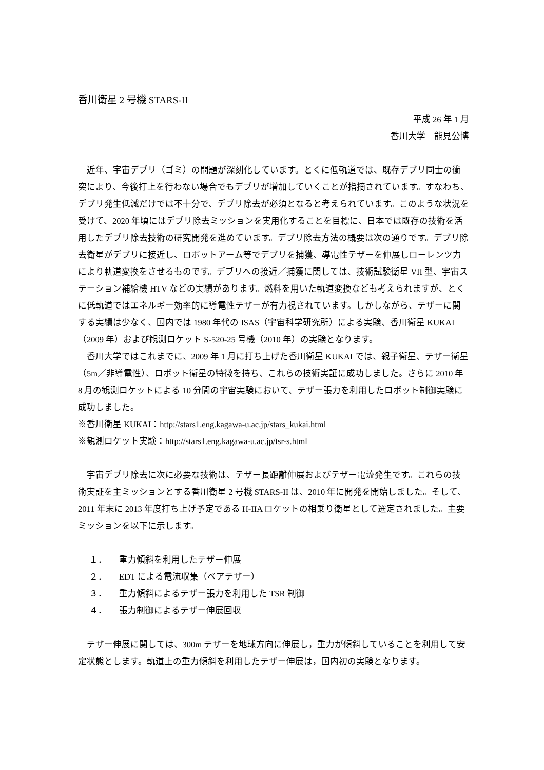香川衛星 2 号機 STARS-II
平成 26 年 1 月
香川大学　能見公博
近年、宇宙デブリ（ゴミ）の問題が深刻化しています。とくに低軌道では、既存デブリ同士の衝突により、今後打上を行わない場合でもデブリが増加していくことが指摘されています。すなわち、デブリ発生低減だけでは不十分で、デブリ除去が必須となると考えられています。このような状況を受けて、2020 年頃にはデブリ除去ミッションを実用化することを目標に、日本では既存の技術を活用したデブリ除去技術の研究開発を進めています。デブリ除去方法の概要は次の通りです。デブリ除去衛星がデブリに接近し、ロボットアーム等でデブリを捕獲、導電性テザーを伸展しローレンツ力により軌道変換をさせるものです。デブリへの接近／捕獲に関しては、技術試験衛星 VII 型、宇宙ステーション補給機 HTV などの実績があります。燃料を用いた軌道変換なども考えられますが、とくに低軌道ではエネルギー効率的に導電性テザーが有力視されています。しかしながら、テザーに関する実績は少なく、国内では 1980 年代の ISAS（宇宙科学研究所）による実験、香川衛星 KUKAI（2009 年）および観測ロケット S-520-25 号機（2010 年）の実験となります。
香川大学ではこれまでに、2009 年 1 月に打ち上げた香川衛星 KUKAI では、親子衛星、テザー衛星（5m／非導電性）、ロボット衛星の特徴を持ち、これらの技術実証に成功しました。さらに 2010 年 8 月の観測ロケットによる 10 分間の宇宙実験において、テザー張力を利用したロボット制御実験に成功しました。
※香川衛星 KUKAI：http://stars1.eng.kagawa-u.ac.jp/stars_kukai.html
※観測ロケット実験：http://stars1.eng.kagawa-u.ac.jp/tsr-s.html
宇宙デブリ除去に次に必要な技術は、テザー長距離伸展およびテザー電流発生です。これらの技術実証を主ミッションとする香川衛星 2 号機 STARS-II は、2010 年に開発を開始しました。そして、2011 年末に 2013 年度打ち上げ予定である H-IIA ロケットの相乗り衛星として選定されました。主要ミッションを以下に示します。
１． 重力傾斜を利用したテザー伸展
２． EDT による電流収集（ベアテザー）
３． 重力傾斜によるテザー張力を利用した TSR 制御
４． 張力制御によるテザー伸展回収
テザー伸展に関しては、300m テザーを地球方向に伸展し，重力が傾斜していることを利用して安定状態とします。軌道上の重力傾斜を利用したテザー伸展は，国内初の実験となります。